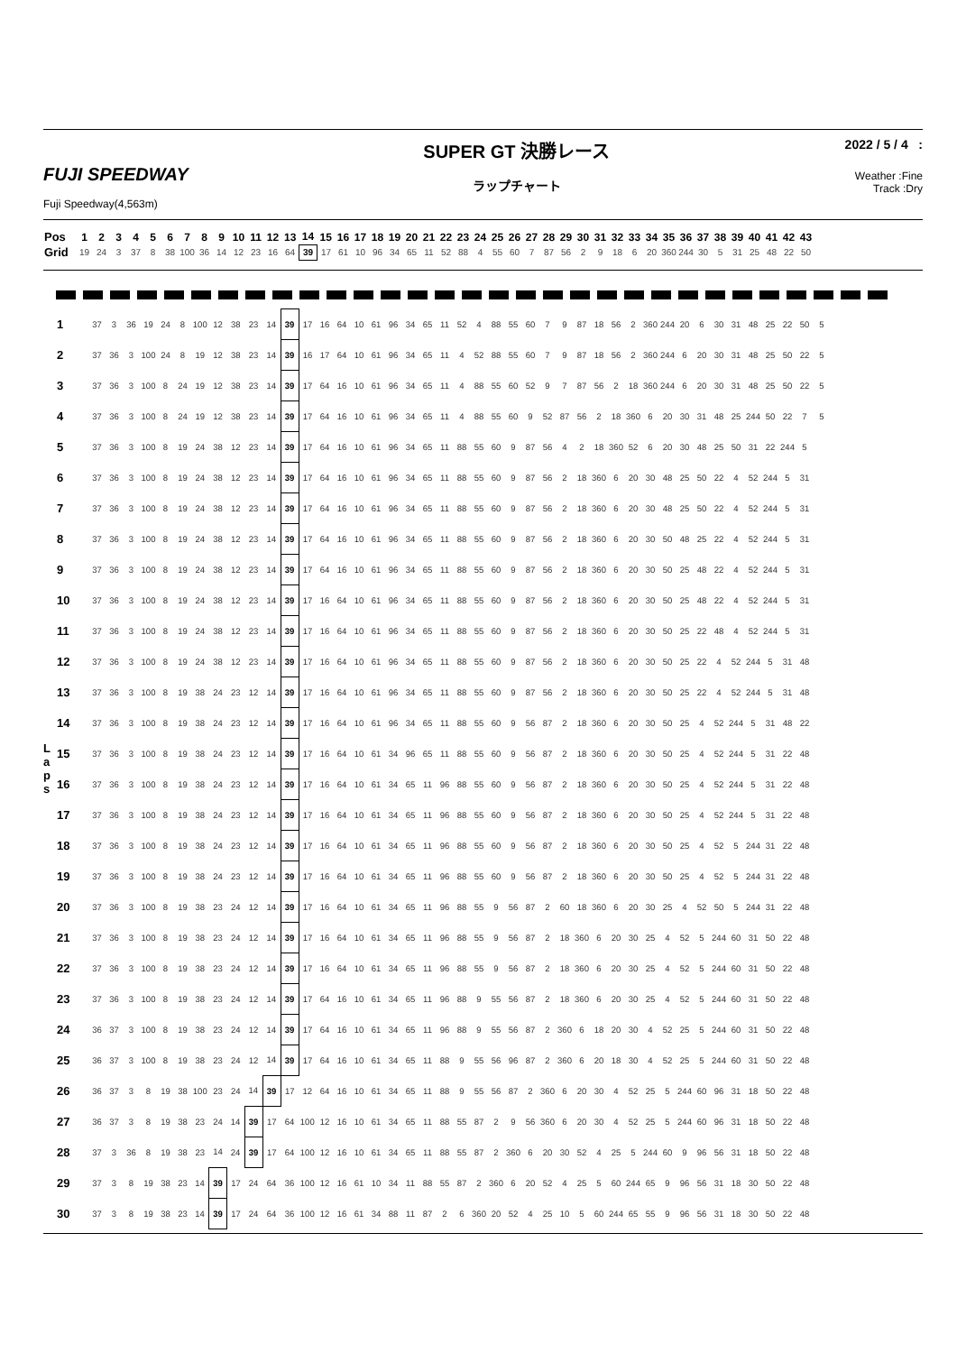FUJI SPEEDWAY
Fuji Speedway(4,563m)
SUPER GT 決勝レース
ラップチャート
2022 / 5 / 4 :
Weather :Fine
Track :Dry
| Pos | 1 | 2 | 3 | 4 | 5 | 6 | 7 | 8 | 9 | 10 | 11 | 12 | 13 | 14 | 15 | 16 | 17 | 18 | 19 | 20 | 21 | 22 | 23 | 24 | 25 | 26 | 27 | 28 | 29 | 30 | 31 | 32 | 33 | 34 | 35 | 36 | 37 | 38 | 39 | 40 | 41 | 42 | 43 |
| Grid | 19 | 24 | 3 | 37 | 8 | 38 | 100 | 36 | 14 | 12 | 23 | 16 | 64 | 39 | 17 | 61 | 10 | 96 | 34 | 65 | 11 | 52 | 88 | 4 | 55 | 60 | 7 | 87 | 56 | 2 | 9 | 18 | 6 | 20 | 360 | 244 | 30 | 5 | 31 | 25 | 48 | 22 | 50 |
L
a
p
s
| 1 | 37 | 3 | 36 | 19 | 24 | 8 | 100 | 12 | 38 | 23 | 14 | 39 | 17 | 16 | 64 | 10 | 61 | 96 | 34 | 65 | 11 | 52 | 4 | 88 | 55 | 60 | 7 | 9 | 87 | 18 | 56 | 2 | 360 | 244 | 20 | 6 | 30 | 31 | 48 | 25 | 22 | 50 | 5 |
| 2 | 37 | 36 | 3 | 100 | 24 | 8 | 19 | 12 | 38 | 23 | 14 | 39 | 16 | 17 | 64 | 10 | 61 | 96 | 34 | 65 | 11 | 4 | 52 | 88 | 55 | 60 | 7 | 9 | 87 | 18 | 56 | 2 | 360 | 244 | 6 | 20 | 30 | 31 | 48 | 25 | 50 | 22 | 5 |
| 3 | 37 | 36 | 3 | 100 | 8 | 24 | 19 | 12 | 38 | 23 | 14 | 39 | 17 | 64 | 16 | 10 | 61 | 96 | 34 | 65 | 11 | 4 | 88 | 55 | 60 | 52 | 9 | 7 | 87 | 56 | 2 | 18 | 360 | 244 | 6 | 20 | 30 | 31 | 48 | 25 | 50 | 22 | 5 |
| 4 | 37 | 36 | 3 | 100 | 8 | 24 | 19 | 12 | 38 | 23 | 14 | 39 | 17 | 64 | 16 | 10 | 61 | 96 | 34 | 65 | 11 | 4 | 88 | 55 | 60 | 9 | 52 | 87 | 56 | 2 | 18 | 360 | 6 | 20 | 30 | 31 | 48 | 25 | 244 | 50 | 22 | 7 | 5 |
| 5 | 37 | 36 | 3 | 100 | 8 | 19 | 24 | 38 | 12 | 23 | 14 | 39 | 17 | 64 | 16 | 10 | 61 | 96 | 34 | 65 | 11 | 88 | 55 | 60 | 9 | 87 | 56 | 4 | 2 | 18 | 360 | 52 | 6 | 20 | 30 | 48 | 25 | 50 | 31 | 22 | 244 | 5 | |
| 6 | 37 | 36 | 3 | 100 | 8 | 19 | 24 | 38 | 12 | 23 | 14 | 39 | 17 | 64 | 16 | 10 | 61 | 96 | 34 | 65 | 11 | 88 | 55 | 60 | 9 | 87 | 56 | 2 | 18 | 360 | 6 | 20 | 30 | 48 | 25 | 50 | 22 | 4 | 52 | 244 | 5 | 31 | |
| 7 | 37 | 36 | 3 | 100 | 8 | 19 | 24 | 38 | 12 | 23 | 14 | 39 | 17 | 64 | 16 | 10 | 61 | 96 | 34 | 65 | 11 | 88 | 55 | 60 | 9 | 87 | 56 | 2 | 18 | 360 | 6 | 20 | 30 | 48 | 25 | 50 | 22 | 4 | 52 | 244 | 5 | 31 | |
| 8 | 37 | 36 | 3 | 100 | 8 | 19 | 24 | 38 | 12 | 23 | 14 | 39 | 17 | 64 | 16 | 10 | 61 | 96 | 34 | 65 | 11 | 88 | 55 | 60 | 9 | 87 | 56 | 2 | 18 | 360 | 6 | 20 | 30 | 50 | 48 | 25 | 22 | 4 | 52 | 244 | 5 | 31 | |
| 9 | 37 | 36 | 3 | 100 | 8 | 19 | 24 | 38 | 12 | 23 | 14 | 39 | 17 | 64 | 16 | 10 | 61 | 96 | 34 | 65 | 11 | 88 | 55 | 60 | 9 | 87 | 56 | 2 | 18 | 360 | 6 | 20 | 30 | 50 | 25 | 48 | 22 | 4 | 52 | 244 | 5 | 31 | |
| 10 | 37 | 36 | 3 | 100 | 8 | 19 | 24 | 38 | 12 | 23 | 14 | 39 | 17 | 16 | 64 | 10 | 61 | 96 | 34 | 65 | 11 | 88 | 55 | 60 | 9 | 87 | 56 | 2 | 18 | 360 | 6 | 20 | 30 | 50 | 25 | 48 | 22 | 4 | 52 | 244 | 5 | 31 | |
| 11 | 37 | 36 | 3 | 100 | 8 | 19 | 24 | 38 | 12 | 23 | 14 | 39 | 17 | 16 | 64 | 10 | 61 | 96 | 34 | 65 | 11 | 88 | 55 | 60 | 9 | 87 | 56 | 2 | 18 | 360 | 6 | 20 | 30 | 50 | 25 | 22 | 48 | 4 | 52 | 244 | 5 | 31 | |
| 12 | 37 | 36 | 3 | 100 | 8 | 19 | 24 | 38 | 12 | 23 | 14 | 39 | 17 | 16 | 64 | 10 | 61 | 96 | 34 | 65 | 11 | 88 | 55 | 60 | 9 | 87 | 56 | 2 | 18 | 360 | 6 | 20 | 30 | 50 | 25 | 22 | 4 | 52 | 244 | 5 | 31 | 48 | |
| 13 | 37 | 36 | 3 | 100 | 8 | 19 | 38 | 24 | 23 | 12 | 14 | 39 | 17 | 16 | 64 | 10 | 61 | 96 | 34 | 65 | 11 | 88 | 55 | 60 | 9 | 87 | 56 | 2 | 18 | 360 | 6 | 20 | 30 | 50 | 25 | 22 | 4 | 52 | 244 | 5 | 31 | 48 | |
| 14 | 37 | 36 | 3 | 100 | 8 | 19 | 38 | 24 | 23 | 12 | 14 | 39 | 17 | 16 | 64 | 10 | 61 | 96 | 34 | 65 | 11 | 88 | 55 | 60 | 9 | 56 | 87 | 2 | 18 | 360 | 6 | 20 | 30 | 50 | 25 | 4 | 52 | 244 | 5 | 31 | 48 | 22 | |
| 15 | 37 | 36 | 3 | 100 | 8 | 19 | 38 | 24 | 23 | 12 | 14 | 39 | 17 | 16 | 64 | 10 | 61 | 34 | 96 | 65 | 11 | 88 | 55 | 60 | 9 | 56 | 87 | 2 | 18 | 360 | 6 | 20 | 30 | 50 | 25 | 4 | 52 | 244 | 5 | 31 | 22 | 48 | |
| 16 | 37 | 36 | 3 | 100 | 8 | 19 | 38 | 24 | 23 | 12 | 14 | 39 | 17 | 16 | 64 | 10 | 61 | 34 | 65 | 11 | 96 | 88 | 55 | 60 | 9 | 56 | 87 | 2 | 18 | 360 | 6 | 20 | 30 | 50 | 25 | 4 | 52 | 244 | 5 | 31 | 22 | 48 | |
| 17 | 37 | 36 | 3 | 100 | 8 | 19 | 38 | 24 | 23 | 12 | 14 | 39 | 17 | 16 | 64 | 10 | 61 | 34 | 65 | 11 | 96 | 88 | 55 | 60 | 9 | 56 | 87 | 2 | 18 | 360 | 6 | 20 | 30 | 50 | 25 | 4 | 52 | 244 | 5 | 31 | 22 | 48 | |
| 18 | 37 | 36 | 3 | 100 | 8 | 19 | 38 | 24 | 23 | 12 | 14 | 39 | 17 | 16 | 64 | 10 | 61 | 34 | 65 | 11 | 96 | 88 | 55 | 60 | 9 | 56 | 87 | 2 | 18 | 360 | 6 | 20 | 30 | 50 | 25 | 4 | 52 | 5 | 244 | 31 | 22 | 48 | |
| 19 | 37 | 36 | 3 | 100 | 8 | 19 | 38 | 24 | 23 | 12 | 14 | 39 | 17 | 16 | 64 | 10 | 61 | 34 | 65 | 11 | 96 | 88 | 55 | 60 | 9 | 56 | 87 | 2 | 18 | 360 | 6 | 20 | 30 | 50 | 25 | 4 | 52 | 5 | 244 | 31 | 22 | 48 | |
| 20 | 37 | 36 | 3 | 100 | 8 | 19 | 38 | 23 | 24 | 12 | 14 | 39 | 17 | 16 | 64 | 10 | 61 | 34 | 65 | 11 | 96 | 88 | 55 | 9 | 56 | 87 | 2 | 60 | 18 | 360 | 6 | 20 | 30 | 25 | 4 | 52 | 50 | 5 | 244 | 31 | 22 | 48 | |
| 21 | 37 | 36 | 3 | 100 | 8 | 19 | 38 | 23 | 24 | 12 | 14 | 39 | 17 | 16 | 64 | 10 | 61 | 34 | 65 | 11 | 96 | 88 | 55 | 9 | 56 | 87 | 2 | 18 | 360 | 6 | 20 | 30 | 25 | 4 | 52 | 5 | 244 | 60 | 31 | 50 | 22 | 48 | |
| 22 | 37 | 36 | 3 | 100 | 8 | 19 | 38 | 23 | 24 | 12 | 14 | 39 | 17 | 16 | 64 | 10 | 61 | 34 | 65 | 11 | 96 | 88 | 55 | 9 | 56 | 87 | 2 | 18 | 360 | 6 | 20 | 30 | 25 | 4 | 52 | 5 | 244 | 60 | 31 | 50 | 22 | 48 | |
| 23 | 37 | 36 | 3 | 100 | 8 | 19 | 38 | 23 | 24 | 12 | 14 | 39 | 17 | 64 | 16 | 10 | 61 | 34 | 65 | 11 | 96 | 88 | 9 | 55 | 56 | 87 | 2 | 18 | 360 | 6 | 20 | 30 | 25 | 4 | 52 | 5 | 244 | 60 | 31 | 50 | 22 | 48 | |
| 24 | 36 | 37 | 3 | 100 | 8 | 19 | 38 | 23 | 24 | 12 | 14 | 39 | 17 | 64 | 16 | 10 | 61 | 34 | 65 | 11 | 96 | 88 | 9 | 55 | 56 | 87 | 2 | 360 | 6 | 18 | 20 | 30 | 4 | 52 | 25 | 5 | 244 | 60 | 31 | 50 | 22 | 48 | |
| 25 | 36 | 37 | 3 | 100 | 8 | 19 | 38 | 23 | 24 | 12 | 14 | 39 | 17 | 64 | 16 | 10 | 61 | 34 | 65 | 11 | 88 | 9 | 55 | 56 | 96 | 87 | 2 | 360 | 6 | 20 | 18 | 30 | 4 | 52 | 25 | 5 | 244 | 60 | 31 | 50 | 22 | 48 | |
| 26 | 36 | 37 | 3 | 8 | 19 | 38 | 100 | 23 | 24 | 14 | 39 | 17 | 12 | 64 | 16 | 10 | 61 | 34 | 65 | 11 | 88 | 9 | 55 | 56 | 87 | 2 | 360 | 6 | 20 | 30 | 4 | 52 | 25 | 5 | 244 | 60 | 96 | 31 | 18 | 50 | 22 | 48 | |
| 27 | 36 | 37 | 3 | 8 | 19 | 38 | 23 | 24 | 14 | 39 | 17 | 64 | 100 | 12 | 16 | 10 | 61 | 34 | 65 | 11 | 88 | 55 | 87 | 2 | 9 | 56 | 360 | 6 | 20 | 30 | 4 | 52 | 25 | 5 | 244 | 60 | 96 | 31 | 18 | 50 | 22 | 48 | |
| 28 | 37 | 3 | 36 | 8 | 19 | 38 | 23 | 14 | 24 | 39 | 17 | 64 | 100 | 12 | 16 | 10 | 61 | 34 | 65 | 11 | 88 | 55 | 87 | 2 | 360 | 6 | 20 | 30 | 52 | 4 | 25 | 5 | 244 | 60 | 9 | 96 | 56 | 31 | 18 | 50 | 22 | 48 | |
| 29 | 37 | 3 | 8 | 19 | 38 | 23 | 14 | 39 | 17 | 24 | 64 | 36 | 100 | 12 | 16 | 61 | 10 | 34 | 11 | 88 | 55 | 87 | 2 | 360 | 6 | 20 | 52 | 4 | 25 | 5 | 60 | 244 | 65 | 9 | 96 | 56 | 31 | 18 | 30 | 50 | 22 | 48 | |
| 30 | 37 | 3 | 8 | 19 | 38 | 23 | 14 | 39 | 17 | 24 | 64 | 36 | 100 | 12 | 16 | 61 | 34 | 88 | 11 | 87 | 2 | 6 | 360 | 20 | 52 | 4 | 25 | 10 | 5 | 60 | 244 | 65 | 55 | 9 | 96 | 56 | 31 | 18 | 30 | 50 | 22 | 48 | |